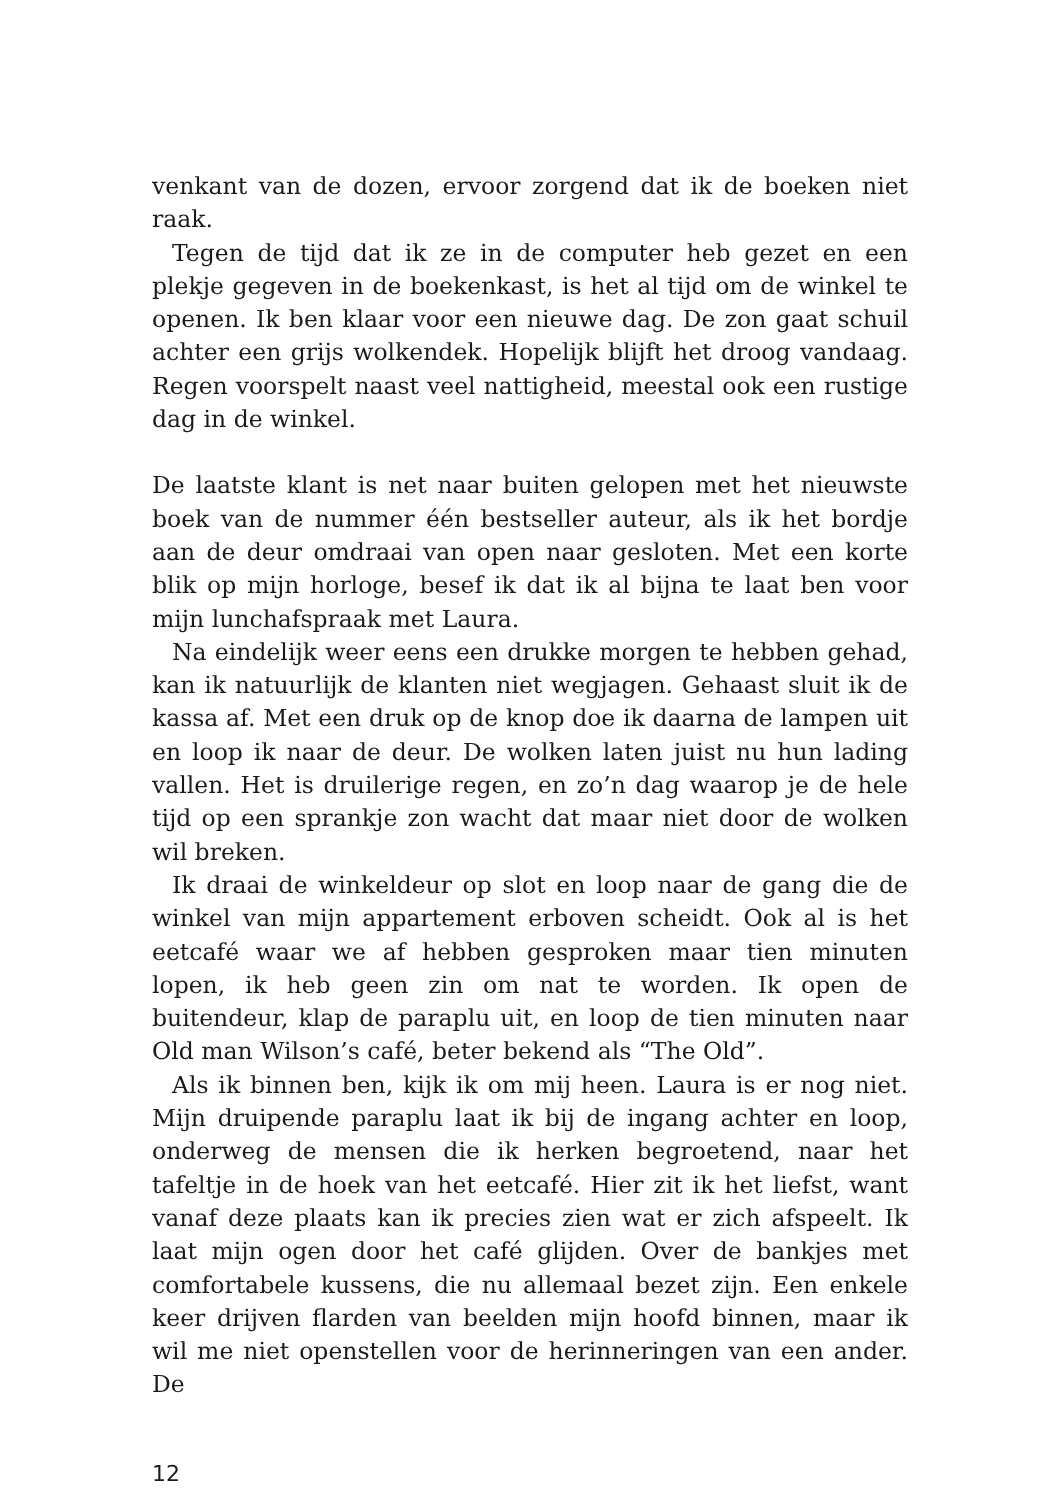venkant van de dozen, ervoor zorgend dat ik de boeken niet raak.
Tegen de tijd dat ik ze in de computer heb gezet en een plekje gegeven in de boekenkast, is het al tijd om de winkel te openen. Ik ben klaar voor een nieuwe dag. De zon gaat schuil achter een grijs wolkendek. Hopelijk blijft het droog vandaag. Regen voorspelt naast veel nattigheid, meestal ook een rustige dag in de winkel.
De laatste klant is net naar buiten gelopen met het nieuwste boek van de nummer één bestseller auteur, als ik het bordje aan de deur omdraai van open naar gesloten. Met een korte blik op mijn horloge, besef ik dat ik al bijna te laat ben voor mijn lunchafspraak met Laura.
Na eindelijk weer eens een drukke morgen te hebben gehad, kan ik natuurlijk de klanten niet wegjagen. Gehaast sluit ik de kassa af. Met een druk op de knop doe ik daarna de lampen uit en loop ik naar de deur. De wolken laten juist nu hun lading vallen. Het is druilerige regen, en zo’n dag waarop je de hele tijd op een sprankje zon wacht dat maar niet door de wolken wil breken.
Ik draai de winkeldeur op slot en loop naar de gang die de winkel van mijn appartement erboven scheidt. Ook al is het eetcafé waar we af hebben gesproken maar tien minuten lopen, ik heb geen zin om nat te worden. Ik open de buitendeur, klap de paraplu uit, en loop de tien minuten naar Old man Wilson’s café, beter bekend als “The Old”.
Als ik binnen ben, kijk ik om mij heen. Laura is er nog niet. Mijn druipende paraplu laat ik bij de ingang achter en loop, onderweg de mensen die ik herken begroetend, naar het tafeltje in de hoek van het eetcafé. Hier zit ik het liefst, want vanaf deze plaats kan ik precies zien wat er zich afspeelt. Ik laat mijn ogen door het café glijden. Over de bankjes met comfortabele kussens, die nu allemaal bezet zijn. Een enkele keer drijven flarden van beelden mijn hoofd binnen, maar ik wil me niet openstellen voor de herinneringen van een ander. De
12